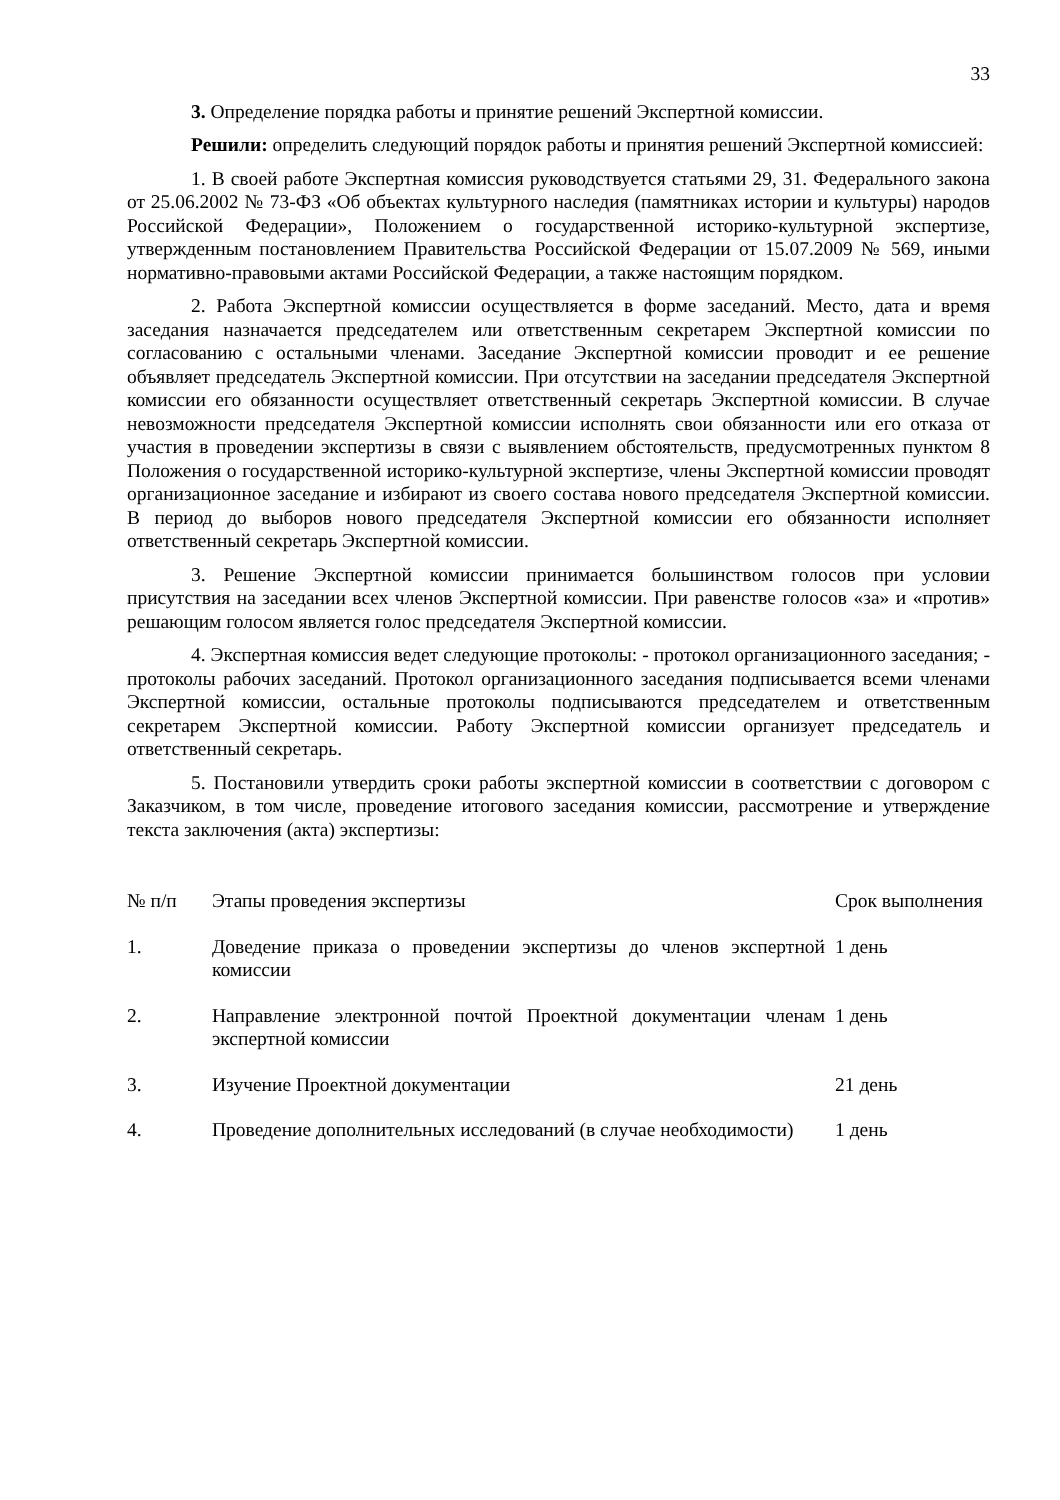33
3. Определение порядка работы и принятие решений Экспертной комиссии.
Решили: определить следующий порядок работы и принятия решений Экспертной комиссией:
1. В своей работе Экспертная комиссия руководствуется статьями 29, 31. Федерального закона от 25.06.2002 № 73-ФЗ «Об объектах культурного наследия (памятниках истории и культуры) народов Российской Федерации», Положением о государственной историко-культурной экспертизе, утвержденным постановлением Правительства Российской Федерации от 15.07.2009 № 569, иными нормативно-правовыми актами Российской Федерации, а также настоящим порядком.
2. Работа Экспертной комиссии осуществляется в форме заседаний. Место, дата и время заседания назначается председателем или ответственным секретарем Экспертной комиссии по согласованию с остальными членами. Заседание Экспертной комиссии проводит и ее решение объявляет председатель Экспертной комиссии. При отсутствии на заседании председателя Экспертной комиссии его обязанности осуществляет ответственный секретарь Экспертной комиссии. В случае невозможности председателя Экспертной комиссии исполнять свои обязанности или его отказа от участия в проведении экспертизы в связи с выявлением обстоятельств, предусмотренных пунктом 8 Положения о государственной историко-культурной экспертизе, члены Экспертной комиссии проводят организационное заседание и избирают из своего состава нового председателя Экспертной комиссии. В период до выборов нового председателя Экспертной комиссии его обязанности исполняет ответственный секретарь Экспертной комиссии.
3. Решение Экспертной комиссии принимается большинством голосов при условии присутствия на заседании всех членов Экспертной комиссии. При равенстве голосов «за» и «против» решающим голосом является голос председателя Экспертной комиссии.
4. Экспертная комиссия ведет следующие протоколы: - протокол организационного заседания; - протоколы рабочих заседаний. Протокол организационного заседания подписывается всеми членами Экспертной комиссии, остальные протоколы подписываются председателем и ответственным секретарем Экспертной комиссии. Работу Экспертной комиссии организует председатель и ответственный секретарь.
5. Постановили утвердить сроки работы экспертной комиссии в соответствии с договором с Заказчиком, в том числе, проведение итогового заседания комиссии, рассмотрение и утверждение текста заключения (акта) экспертизы:
| № п/п | Этапы проведения экспертизы | Срок выполнения |
| 1. | Доведение приказа о проведении экспертизы до членов экспертной комиссии | 1 день |
| 2. | Направление электронной почтой Проектной документации членам экспертной комиссии | 1 день |
| 3. | Изучение Проектной документации | 21 день |
| 4. | Проведение дополнительных исследований (в случае необходимости) | 1 день |